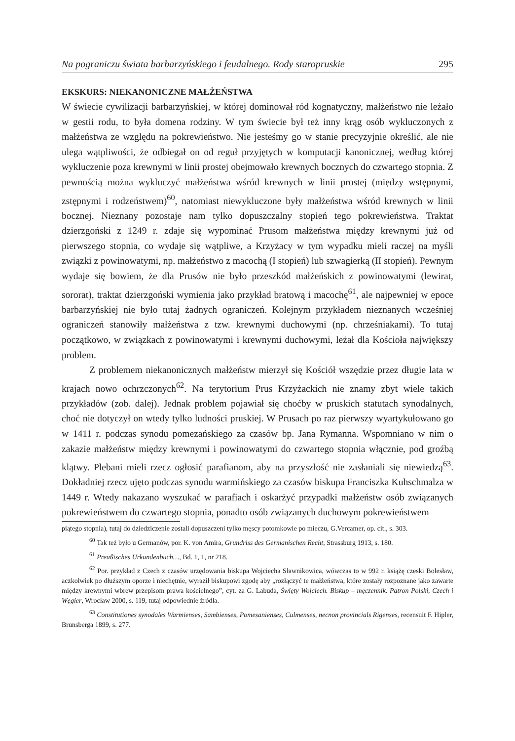Na pograniczu świata barbarzyńskiego i feudalnego. Rody staropruskie 295
EKSKURS: NIEKANONICZNE MAŁŻEŃSTWA
W świecie cywilizacji barbarzyńskiej, w której dominował ród kognatyczny, małżeństwo nie leżało w gestii rodu, to była domena rodziny. W tym świecie był też inny krąg osób wykluczonych z małżeństwa ze względu na pokrewieństwo. Nie jesteśmy go w stanie precyzyjnie określić, ale nie ulega wątpliwości, że odbiegał on od reguł przyjętych w komputacji kanonicznej, według której wykluczenie poza krewnymi w linii prostej obejmowało krewnych bocznych do czwartego stopnia. Z pewnością można wykluczyć małżeństwa wśród krewnych w linii prostej (między wstępnymi, zstępnymi i rodzeństwem)<sup>60</sup>, natomiast niewykluczone były małżeństwa wśród krewnych w linii bocznej. Nieznany pozostaje nam tylko dopuszczalny stopień tego pokrewieństwa. Traktat dzierzgoński z 1249 r. zdaje się wypominać Prusom małżeństwa między krewnymi już od pierwszego stopnia, co wydaje się wątpliwe, a Krzyżacy w tym wypadku mieli raczej na myśli związki z powinowatymi, np. małżeństwo z macochą (I stopień) lub szwagierką (II stopień). Pewnym wydaje się bowiem, że dla Prusów nie było przeszkód małżeńskich z powinowatymi (lewirat, sororat), traktat dzierzgoński wymienia jako przykład bratową i macochę<sup>61</sup>, ale najpewniej w epoce barbarzyńskiej nie było tutaj żadnych ograniczeń. Kolejnym przykładem nieznanych wcześniej ograniczeń stanowiły małżeństwa z tzw. krewnymi duchowymi (np. chrześniakami). To tutaj początkowo, w związkach z powinowatymi i krewnymi duchowymi, leżał dla Kościoła największy problem.
Z problemem niekanonicznych małżeństw mierzył się Kościół wszędzie przez długie lata w krajach nowo ochrzczonych<sup>62</sup>. Na terytorium Prus Krzyżackich nie znamy zbyt wiele takich przykładów (zob. dalej). Jednak problem pojawiał się choćby w pruskich statutach synodalnych, choć nie dotyczył on wtedy tylko ludności pruskiej. W Prusach po raz pierwszy wyartykułowano go w 1411 r. podczas synodu pomezańskiego za czasów bp. Jana Rymanna. Wspomniano w nim o zakazie małżeństw między krewnymi i powinowatymi do czwartego stopnia włącznie, pod groźbą klątwy. Plebani mieli rzecz ogłosić parafianom, aby na przyszłość nie zasłaniali się niewiedzą<sup>63</sup>. Dokładniej rzecz ujęto podczas synodu warmińskiego za czasów biskupa Franciszka Kuhschmalza w 1449 r. Wtedy nakazano wyszukać w parafiach i oskarżyć przypadki małżeństw osób związanych pokrewieństwem do czwartego stopnia, ponadto osób związanych duchowym pokrewieństwem
piątego stopnia), tutaj do dziedziczenie zostali dopuszczeni tylko męscy potomkowie po mieczu, G.Vercamer, op. cit., s. 303.
<sup>60</sup> Tak też było u Germanów, por. K. von Amira, Grundriss des Germanischen Recht, Strassburg 1913, s. 180.
<sup>61</sup> Preußisches Urkundenbuch…, Bd. 1, 1, nr 218.
<sup>62</sup> Por. przykład z Czech z czasów urzędowania biskupa Wojciecha Sławnikowica, wówczas to w 992 r. książę czeski Bolesław, aczkolwiek po dłuższym oporze i niechętnie, wyraził biskupowi zgodę aby „rozłączyć te małżeństwa, które zostały rozpoznane jako zawarte między krewnymi wbrew przepisom prawa kościelnego”, cyt. za G. Labuda, Święty Wojciech. Biskup – męczennik. Patron Polski, Czech i Węgier, Wrocław 2000, s. 119, tutaj odpowiednie źródła.
<sup>63</sup> Constitutiones synodales Warmienses, Sambienses, Pomesanienses, Culmenses, necnon provincials Rigenses, recensuit F. Hipler, Brunsberga 1899, s. 277.